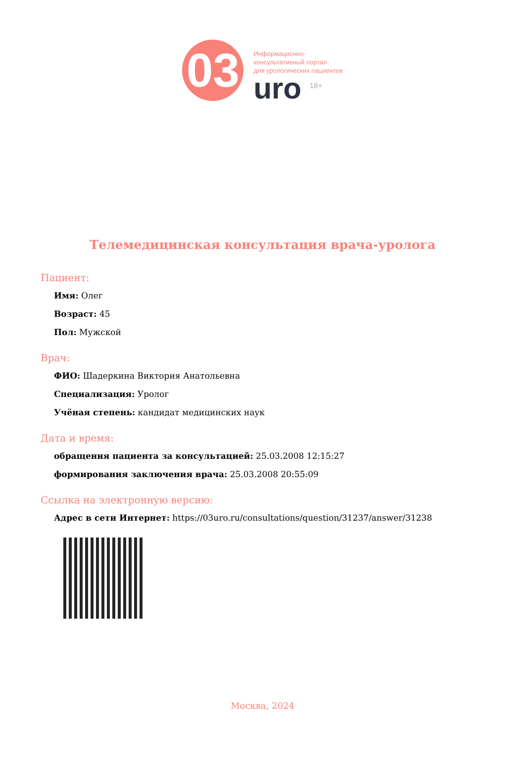03
Информационно-
консультативный портал
для урологических пациентов
uro <sup>18+</sup>
Телемедицинская консультация врача-уролога
Пациент:
Имя: Олег
Возраст: 45
Пол: Мужской
Врач:
ФИО: Шадеркина Виктория Анатольевна
Специализация: Уролог
Учёная степень: кандидат медицинских наук
Дата и время:
обращения пациента за консультацией: 25.03.2008 12:15:27
формирования заключения врача: 25.03.2008 20:55:09
Ссылка на электронную версию:
Адрес в сети Интернет: https://03uro.ru/consultations/question/31237/answer/31238
Москва, 2024